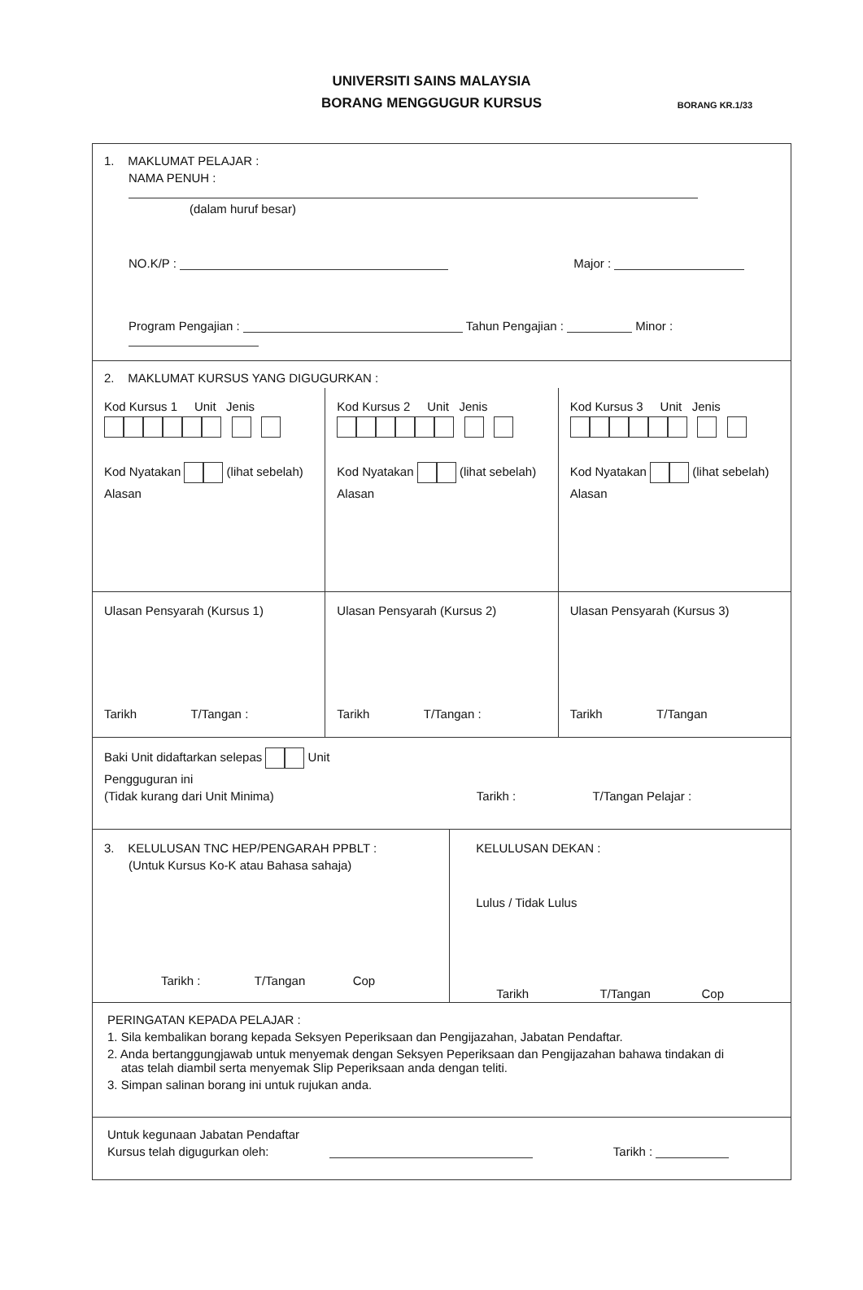UNIVERSITI SAINS MALAYSIA
BORANG MENGGUGUR KURSUS
BORANG KR.1/33
1. MAKLUMAT PELAJAR :
NAMA PENUH :
(dalam huruf besar)
NO.K/P : Major :
Program Pengajian : Tahun Pengajian : Minor :
2. MAKLUMAT KURSUS YANG DIGUGURKAN :
Kod Kursus 1 Unit Jenis
Kod Nyatakan (lihat sebelah)
Alasan
Kod Kursus 2 Unit Jenis
Kod Nyatakan (lihat sebelah)
Alasan
Kod Kursus 3 Unit Jenis
Kod Nyatakan (lihat sebelah)
Alasan
Ulasan Pensyarah (Kursus 1)
Tarikh T/Tangan :
Ulasan Pensyarah (Kursus 2)
Tarikh T/Tangan :
Ulasan Pensyarah (Kursus 3)
Tarikh T/Tangan
Baki Unit didaftarkan selepas Unit
Pengguguran ini
(Tidak kurang dari Unit Minima) Tarikh : T/Tangan Pelajar :
3. KELULUSAN TNC HEP/PENGARAH PPBLT :
(Untuk Kursus Ko-K atau Bahasa sahaja)
Tarikh : T/Tangan Cop
KELULUSAN DEKAN :
Lulus / Tidak Lulus
Tarikh T/Tangan Cop
PERINGATAN KEPADA PELAJAR :
1. Sila kembalikan borang kepada Seksyen Peperiksaan dan Pengijazahan, Jabatan Pendaftar.
2. Anda bertanggungjawab untuk menyemak dengan Seksyen Peperiksaan dan Pengijazahan bahawa tindakan di
atas telah diambil serta menyemak Slip Peperiksaan anda dengan teliti.
3. Simpan salinan borang ini untuk rujukan anda.
Untuk kegunaan Jabatan Pendaftar
Kursus telah digugurkan oleh: Tarikh :